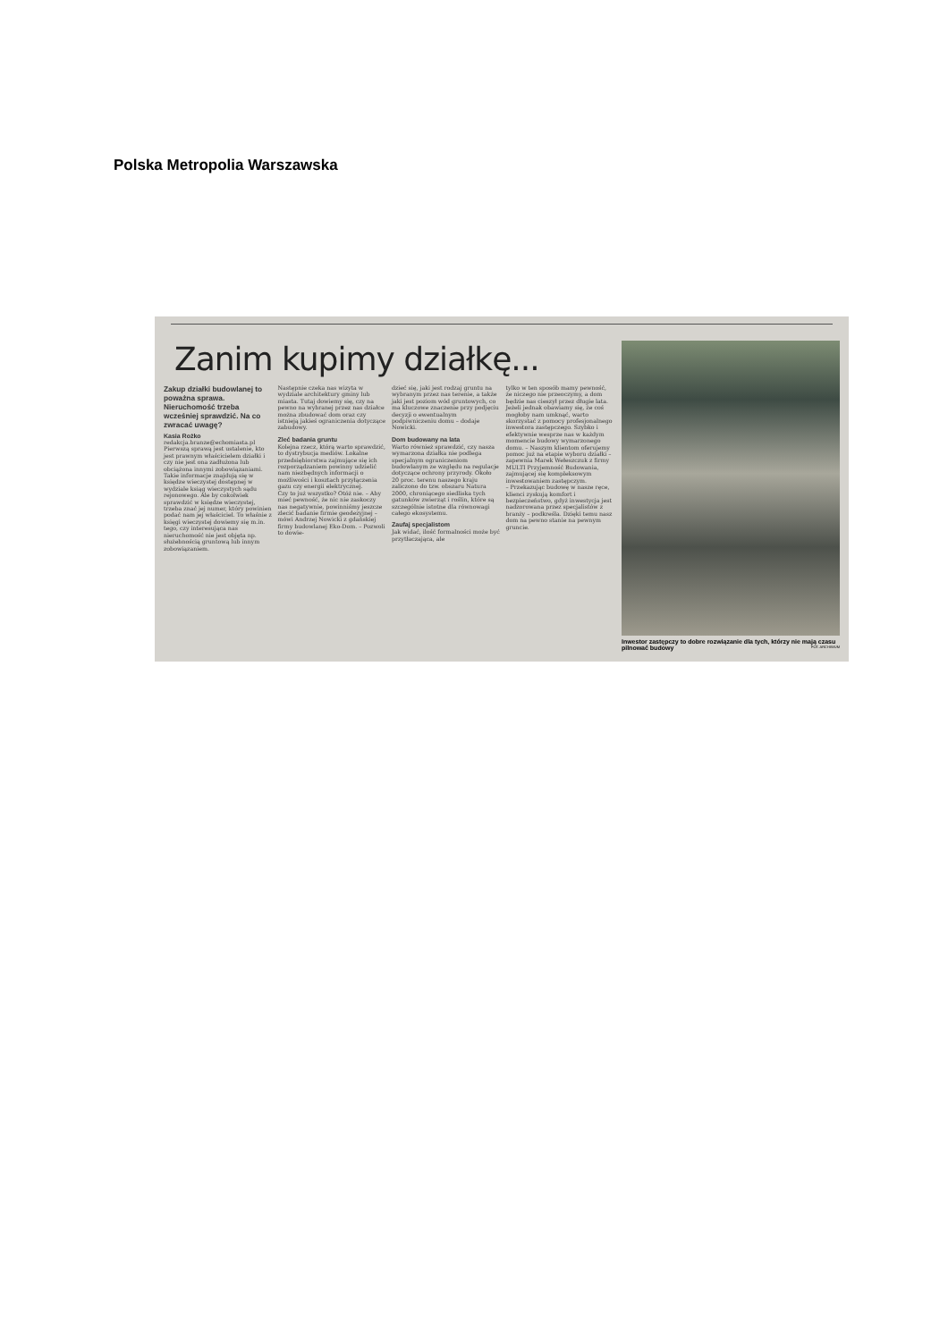Polska Metropolia Warszawska
Zanim kupimy działkę...
Zakup działki budowlanej to poważna sprawa. Nieruchomość trzeba wcześniej sprawdzić. Na co zwracać uwagę?
Kasia Rożko
redakcja.branze@echomiasta.pl
Pierwszą sprawą jest ustalenie, kto jest prawnym właścicielem działki i czy nie jest ona zadłużona lub obciążona innymi zobowiązaniami. Takie informacje znajdują się w księdze wieczystej dostępnej w wydziale ksiąg wieczystych sądu rejonowego. Ale by cokolwiek sprawdzić w księdze wieczystej, trzeba znać jej numer, który powinien podać nam jej właściciel. To właśnie z księgi wieczystej dowiemy się m.in. tego, czy interesująca nas nieruchomość nie jest objęta np. służebnością gruntową lub innym zobowiązaniem.
Następnie czeka nas wizyta w wydziale architektury gminy lub miasta. Tutaj dowiemy się, czy na pewno na wybranej przez nas działce można zbudować dom oraz czy istnieją jakieś ograniczenia dotyczące zabudowy.
Zleć badania gruntu
Kolejna rzecz, którą warto sprawdzić, to dystrybucja mediów. Lokalne przedsiębiorstwa zajmujące się ich rozporządzaniem powinny udzielić nam niezbędnych informacji o możliwości i kosztach przyłączenia gazu czy energii elektrycznej.
Czy to już wszystko? Otóż nie. – Aby mieć pewność, że nic nie zaskoczy nas negatywnie, powinniśmy jeszcze zlecić badanie firmie geodezyjnej – mówi Andrzej Nowicki z gdańskiej firmy budowlanej Eko-Dom. – Pozwoli to dowie-
dzieć się, jaki jest rodzaj gruntu na wybranym przez nas terenie, a także jaki jest poziom wód gruntowych, co ma kluczowe znaczenie przy podjęciu decyzji o ewentualnym podpiwniczeniu domu – dodaje Nowicki.
Dom budowany na lata
Warto również sprawdzić, czy nasza wymarzona działka nie podlega specjalnym ograniczeniom budowlanym ze względu na regulacje dotyczące ochrony przyrody. Około 20 proc. terenu naszego kraju zaliczono do tzw. obszaru Natura 2000, chroniącego siedliska tych gatunków zwierząt i roślin, które są szczególnie istotne dla równowagi całego ekosystemu.
Zaufaj specjalistom
Jak widać, ilość formalności może być przytłaczająca, ale
tylko w ten sposób mamy pewność, że niczego nie przeoczymy, a dom będzie nas cieszył przez długie lata.
Jeżeli jednak obawiamy się, że coś mogłoby nam umknąć, warto skorzystać z pomocy profesjonalnego inwestora zastępczego. Szybko i efektywnie wesprze nas w każdym momencie budowy wymarzonego domu. – Naszym klientom oferujemy pomoc już na etapie wyboru działki – zapewnia Marek Wełeszczuk z firmy MULTI Przyjemność Budowania, zajmującej się kompleksowym inwestowaniem zastępczym.
– Przekazując budowę w nasze ręce, klienci zyskują komfort i bezpieczeństwo, gdyż inwestycja jest nadzorowana przez specjalistów z branży – podkreśla. Dzięki temu nasz dom na pewno stanie na pewnym gruncie.
Inwestor zastępczy to dobre rozwiązanie dla tych, którzy nie mają czasu pilnować budowy FOT. ARCHIWUM